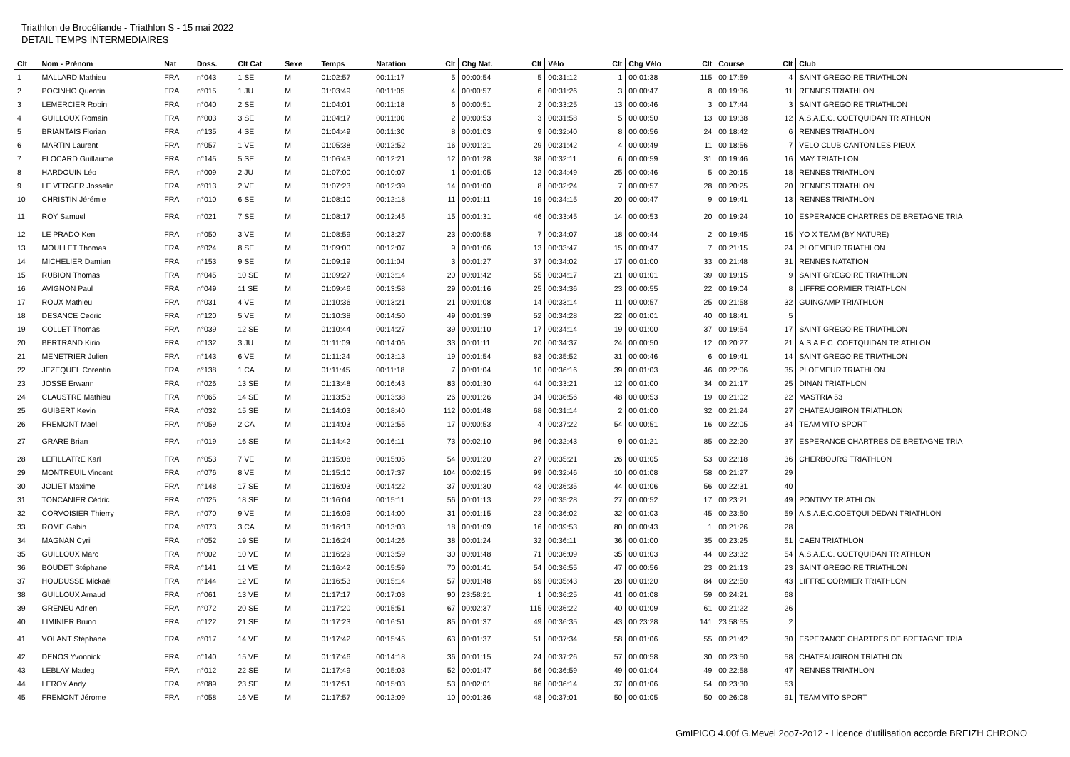Triathlon de Brocéliande - Triathlon S - 15 mai 2022
DETAIL TEMPS INTERMEDIAIRES
| Clt | Nom - Prénom | Nat | Doss. | Clt Cat | Sexe | Temps | Natation | Clt | Chg Nat. | Clt | Vélo | Clt | Chg Vélo | Clt | Course | Clt | Club |
| --- | --- | --- | --- | --- | --- | --- | --- | --- | --- | --- | --- | --- | --- | --- | --- | --- | --- |
| 1 | MALLARD Mathieu | FRA | n°043 | 1 SE | M | 01:02:57 | 00:11:17 | 5 | 00:00:54 | 5 | 00:31:12 | 1 | 00:01:38 | 115 | 00:17:59 | 4 | SAINT GREGOIRE TRIATHLON |
| 2 | POCINHO Quentin | FRA | n°015 | 1 JU | M | 01:03:49 | 00:11:05 | 4 | 00:00:57 | 6 | 00:31:26 | 3 | 00:00:47 | 8 | 00:19:36 | 11 | RENNES TRIATHLON |
| 3 | LEMERCIER Robin | FRA | n°040 | 2 SE | M | 01:04:01 | 00:11:18 | 6 | 00:00:51 | 2 | 00:33:25 | 13 | 00:00:46 | 3 | 00:17:44 | 3 | SAINT GREGOIRE TRIATHLON |
| 4 | GUILLOUX Romain | FRA | n°003 | 3 SE | M | 01:04:17 | 00:11:00 | 2 | 00:00:53 | 3 | 00:31:58 | 5 | 00:00:50 | 13 | 00:19:38 | 12 | A.S.A.E.C. COETQUIDAN TRIATHLON |
| 5 | BRIANTAIS Florian | FRA | n°135 | 4 SE | M | 01:04:49 | 00:11:30 | 8 | 00:01:03 | 9 | 00:32:40 | 8 | 00:00:56 | 24 | 00:18:42 | 6 | RENNES TRIATHLON |
| 6 | MARTIN Laurent | FRA | n°057 | 1 VE | M | 01:05:38 | 00:12:52 | 16 | 00:01:21 | 29 | 00:31:42 | 4 | 00:00:49 | 11 | 00:18:56 | 7 | VELO CLUB CANTON LES PIEUX |
| 7 | FLOCARD Guillaume | FRA | n°145 | 5 SE | M | 01:06:43 | 00:12:21 | 12 | 00:01:28 | 38 | 00:32:11 | 6 | 00:00:59 | 31 | 00:19:46 | 16 | MAY TRIATHLON |
| 8 | HARDOUIN Léo | FRA | n°009 | 2 JU | M | 01:07:00 | 00:10:07 | 1 | 00:01:05 | 12 | 00:34:49 | 25 | 00:00:46 | 5 | 00:20:15 | 18 | RENNES TRIATHLON |
| 9 | LE VERGER Josselin | FRA | n°013 | 2 VE | M | 01:07:23 | 00:12:39 | 14 | 00:01:00 | 8 | 00:32:24 | 7 | 00:00:57 | 28 | 00:20:25 | 20 | RENNES TRIATHLON |
| 10 | CHRISTIN Jérémie | FRA | n°010 | 6 SE | M | 01:08:10 | 00:12:18 | 11 | 00:01:11 | 19 | 00:34:15 | 20 | 00:00:47 | 9 | 00:19:41 | 13 | RENNES TRIATHLON |
| 11 | ROY Samuel | FRA | n°021 | 7 SE | M | 01:08:17 | 00:12:45 | 15 | 00:01:31 | 46 | 00:33:45 | 14 | 00:00:53 | 20 | 00:19:24 | 10 | ESPERANCE CHARTRES DE BRETAGNE TRIA |
| 12 | LE PRADO Ken | FRA | n°050 | 3 VE | M | 01:08:59 | 00:13:27 | 23 | 00:00:58 | 7 | 00:34:07 | 18 | 00:00:44 | 2 | 00:19:45 | 15 | YO X TEAM (BY NATURE) |
| 13 | MOULLET Thomas | FRA | n°024 | 8 SE | M | 01:09:00 | 00:12:07 | 9 | 00:01:06 | 13 | 00:33:47 | 15 | 00:00:47 | 7 | 00:21:15 | 24 | PLOEMEUR TRIATHLON |
| 14 | MICHELIER Damian | FRA | n°153 | 9 SE | M | 01:09:19 | 00:11:04 | 3 | 00:01:27 | 37 | 00:34:02 | 17 | 00:01:00 | 33 | 00:21:48 | 31 | RENNES NATATION |
| 15 | RUBION Thomas | FRA | n°045 | 10 SE | M | 01:09:27 | 00:13:14 | 20 | 00:01:42 | 55 | 00:34:17 | 21 | 00:01:01 | 39 | 00:19:15 | 9 | SAINT GREGOIRE TRIATHLON |
| 16 | AVIGNON Paul | FRA | n°049 | 11 SE | M | 01:09:46 | 00:13:58 | 29 | 00:01:16 | 25 | 00:34:36 | 23 | 00:00:55 | 22 | 00:19:04 | 8 | LIFFRE CORMIER TRIATHLON |
| 17 | ROUX Mathieu | FRA | n°031 | 4 VE | M | 01:10:36 | 00:13:21 | 21 | 00:01:08 | 14 | 00:33:14 | 11 | 00:00:57 | 25 | 00:21:58 | 32 | GUINGAMP TRIATHLON |
| 18 | DESANCE Cedric | FRA | n°120 | 5 VE | M | 01:10:38 | 00:14:50 | 49 | 00:01:39 | 52 | 00:34:28 | 22 | 00:01:01 | 40 | 00:18:41 | 5 | |
| 19 | COLLET Thomas | FRA | n°039 | 12 SE | M | 01:10:44 | 00:14:27 | 39 | 00:01:10 | 17 | 00:34:14 | 19 | 00:01:00 | 37 | 00:19:54 | 17 | SAINT GREGOIRE TRIATHLON |
| 20 | BERTRAND Kirio | FRA | n°132 | 3 JU | M | 01:11:09 | 00:14:06 | 33 | 00:01:11 | 20 | 00:34:37 | 24 | 00:00:50 | 12 | 00:20:27 | 21 | A.S.A.E.C. COETQUIDAN TRIATHLON |
| 21 | MENETRIER Julien | FRA | n°143 | 6 VE | M | 01:11:24 | 00:13:13 | 19 | 00:01:54 | 83 | 00:35:52 | 31 | 00:00:46 | 6 | 00:19:41 | 14 | SAINT GREGOIRE TRIATHLON |
| 22 | JEZEQUEL Corentin | FRA | n°138 | 1 CA | M | 01:11:45 | 00:11:18 | 7 | 00:01:04 | 10 | 00:36:16 | 39 | 00:01:03 | 46 | 00:22:06 | 35 | PLOEMEUR TRIATHLON |
| 23 | JOSSE Erwann | FRA | n°026 | 13 SE | M | 01:13:48 | 00:16:43 | 83 | 00:01:30 | 44 | 00:33:21 | 12 | 00:01:00 | 34 | 00:21:17 | 25 | DINAN TRIATHLON |
| 24 | CLAUSTRE Mathieu | FRA | n°065 | 14 SE | M | 01:13:53 | 00:13:38 | 26 | 00:01:26 | 34 | 00:36:56 | 48 | 00:00:53 | 19 | 00:21:02 | 22 | MASTRIA 53 |
| 25 | GUIBERT Kevin | FRA | n°032 | 15 SE | M | 01:14:03 | 00:18:40 | 112 | 00:01:48 | 68 | 00:31:14 | 2 | 00:01:00 | 32 | 00:21:24 | 27 | CHATEAUGIRON TRIATHLON |
| 26 | FREMONT Mael | FRA | n°059 | 2 CA | M | 01:14:03 | 00:12:55 | 17 | 00:00:53 | 4 | 00:37:22 | 54 | 00:00:51 | 16 | 00:22:05 | 34 | TEAM VITO SPORT |
| 27 | GRARE Brian | FRA | n°019 | 16 SE | M | 01:14:42 | 00:16:11 | 73 | 00:02:10 | 96 | 00:32:43 | 9 | 00:01:21 | 85 | 00:22:20 | 37 | ESPERANCE CHARTRES DE BRETAGNE TRIA |
| 28 | LEFILLATRE Karl | FRA | n°053 | 7 VE | M | 01:15:08 | 00:15:05 | 54 | 00:01:20 | 27 | 00:35:21 | 26 | 00:01:05 | 53 | 00:22:18 | 36 | CHERBOURG TRIATHLON |
| 29 | MONTREUIL Vincent | FRA | n°076 | 8 VE | M | 01:15:10 | 00:17:37 | 104 | 00:02:15 | 99 | 00:32:46 | 10 | 00:01:08 | 58 | 00:21:27 | 29 | |
| 30 | JOLIET Maxime | FRA | n°148 | 17 SE | M | 01:16:03 | 00:14:22 | 37 | 00:01:30 | 43 | 00:36:35 | 44 | 00:01:06 | 56 | 00:22:31 | 40 | |
| 31 | TONCANIER Cédric | FRA | n°025 | 18 SE | M | 01:16:04 | 00:15:11 | 56 | 00:01:13 | 22 | 00:35:28 | 27 | 00:00:52 | 17 | 00:23:21 | 49 | PONTIVY TRIATHLON |
| 32 | CORVOISIER Thierry | FRA | n°070 | 9 VE | M | 01:16:09 | 00:14:00 | 31 | 00:01:15 | 23 | 00:36:02 | 32 | 00:01:03 | 45 | 00:23:50 | 59 | A.S.A.E.C.COETQUI DEDAN TRIATHLON |
| 33 | ROME Gabin | FRA | n°073 | 3 CA | M | 01:16:13 | 00:13:03 | 18 | 00:01:09 | 16 | 00:39:53 | 80 | 00:00:43 | 1 | 00:21:26 | 28 | |
| 34 | MAGNAN Cyril | FRA | n°052 | 19 SE | M | 01:16:24 | 00:14:26 | 38 | 00:01:24 | 32 | 00:36:11 | 36 | 00:01:00 | 35 | 00:23:25 | 51 | CAEN TRIATHLON |
| 35 | GUILLOUX Marc | FRA | n°002 | 10 VE | M | 01:16:29 | 00:13:59 | 30 | 00:01:48 | 71 | 00:36:09 | 35 | 00:01:03 | 44 | 00:23:32 | 54 | A.S.A.E.C. COETQUIDAN TRIATHLON |
| 36 | BOUDET Stéphane | FRA | n°141 | 11 VE | M | 01:16:42 | 00:15:59 | 70 | 00:01:41 | 54 | 00:36:55 | 47 | 00:00:56 | 23 | 00:21:13 | 23 | SAINT GREGOIRE TRIATHLON |
| 37 | HOUDUSSE Mickaël | FRA | n°144 | 12 VE | M | 01:16:53 | 00:15:14 | 57 | 00:01:48 | 69 | 00:35:43 | 28 | 00:01:20 | 84 | 00:22:50 | 43 | LIFFRE CORMIER TRIATHLON |
| 38 | GUILLOUX Arnaud | FRA | n°061 | 13 VE | M | 01:17:17 | 00:17:03 | 90 | 23:58:21 | 1 | 00:36:25 | 41 | 00:01:08 | 59 | 00:24:21 | 68 | |
| 39 | GRENEU Adrien | FRA | n°072 | 20 SE | M | 01:17:20 | 00:15:51 | 67 | 00:02:37 | 115 | 00:36:22 | 40 | 00:01:09 | 61 | 00:21:22 | 26 | |
| 40 | LIMINIER Bruno | FRA | n°122 | 21 SE | M | 01:17:23 | 00:16:51 | 85 | 00:01:37 | 49 | 00:36:35 | 43 | 00:23:28 | 141 | 23:58:55 | 2 | |
| 41 | VOLANT Stéphane | FRA | n°017 | 14 VE | M | 01:17:42 | 00:15:45 | 63 | 00:01:37 | 51 | 00:37:34 | 58 | 00:01:06 | 55 | 00:21:42 | 30 | ESPERANCE CHARTRES DE BRETAGNE TRIA |
| 42 | DENOS Yvonnick | FRA | n°140 | 15 VE | M | 01:17:46 | 00:14:18 | 36 | 00:01:15 | 24 | 00:37:26 | 57 | 00:00:58 | 30 | 00:23:50 | 58 | CHATEAUGIRON TRIATHLON |
| 43 | LEBLAY Madeg | FRA | n°012 | 22 SE | M | 01:17:49 | 00:15:03 | 52 | 00:01:47 | 66 | 00:36:59 | 49 | 00:01:04 | 49 | 00:22:58 | 47 | RENNES TRIATHLON |
| 44 | LEROY Andy | FRA | n°089 | 23 SE | M | 01:17:51 | 00:15:03 | 53 | 00:02:01 | 86 | 00:36:14 | 37 | 00:01:06 | 54 | 00:23:30 | 53 | |
| 45 | FREMONT Jérome | FRA | n°058 | 16 VE | M | 01:17:57 | 00:12:09 | 10 | 00:01:36 | 48 | 00:37:01 | 50 | 00:01:05 | 50 | 00:26:08 | 91 | TEAM VITO SPORT |
GmIPICO 4.00f G.Mevel 2oo7-2o12 - Licence d'utilisation accorde BREIZH CHRONO